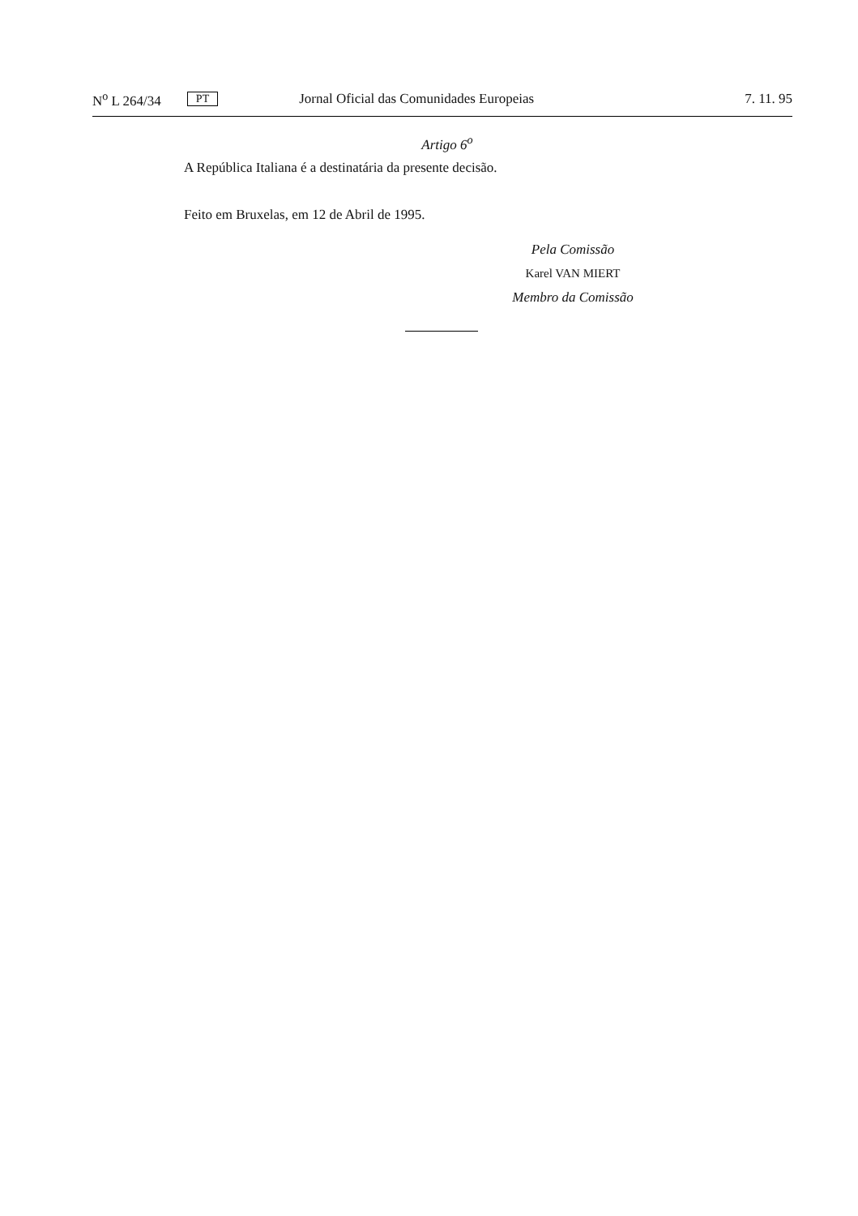N<sup>o</sup> L 264/34 PT Jornal Oficial das Comunidades Europeias 7. 11. 95
Artigo 6<sup>o</sup>
A República Italiana é a destinatária da presente decisão.
Feito em Bruxelas, em 12 de Abril de 1995.
Pela Comissão
Karel VAN MIERT
Membro da Comissão